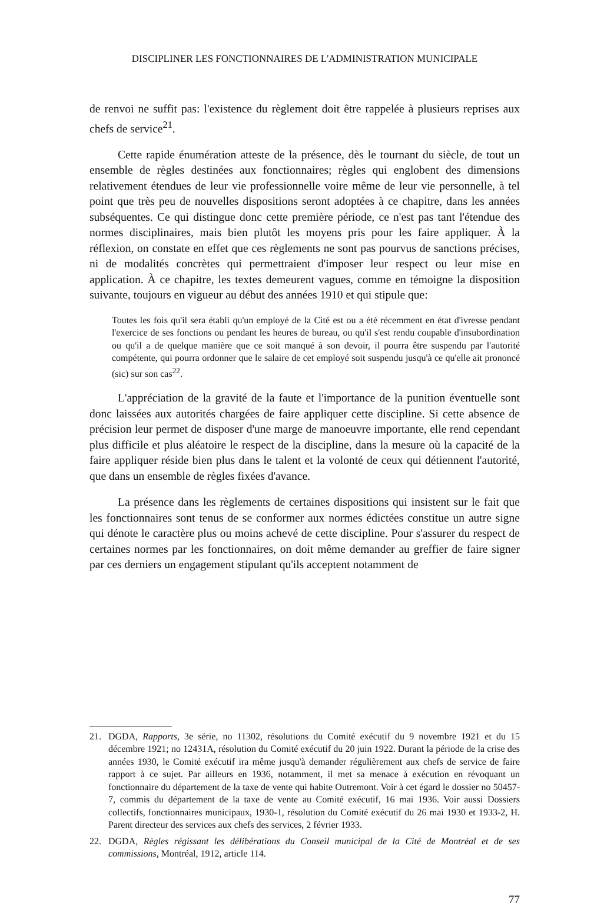DISCIPLINER LES FONCTIONNAIRES DE L'ADMINISTRATION MUNICIPALE
de renvoi ne suffit pas: l'existence du règlement doit être rappelée à plusieurs reprises aux chefs de service<sup>21</sup>.
Cette rapide énumération atteste de la présence, dès le tournant du siècle, de tout un ensemble de règles destinées aux fonctionnaires; règles qui englobent des dimensions relativement étendues de leur vie professionnelle voire même de leur vie personnelle, à tel point que très peu de nouvelles dispositions seront adoptées à ce chapitre, dans les années subséquentes. Ce qui distingue donc cette première période, ce n'est pas tant l'étendue des normes disciplinaires, mais bien plutôt les moyens pris pour les faire appliquer. À la réflexion, on constate en effet que ces règlements ne sont pas pourvus de sanctions précises, ni de modalités concrètes qui permettraient d'imposer leur respect ou leur mise en application. À ce chapitre, les textes demeurent vagues, comme en témoigne la disposition suivante, toujours en vigueur au début des années 1910 et qui stipule que:
Toutes les fois qu'il sera établi qu'un employé de la Cité est ou a été récemment en état d'ivresse pendant l'exercice de ses fonctions ou pendant les heures de bureau, ou qu'il s'est rendu coupable d'insubordination ou qu'il a de quelque manière que ce soit manqué à son devoir, il pourra être suspendu par l'autorité compétente, qui pourra ordonner que le salaire de cet employé soit suspendu jusqu'à ce qu'elle ait prononcé (sic) sur son cas<sup>22</sup>.
L'appréciation de la gravité de la faute et l'importance de la punition éventuelle sont donc laissées aux autorités chargées de faire appliquer cette discipline. Si cette absence de précision leur permet de disposer d'une marge de manoeuvre importante, elle rend cependant plus difficile et plus aléatoire le respect de la discipline, dans la mesure où la capacité de la faire appliquer réside bien plus dans le talent et la volonté de ceux qui détiennent l'autorité, que dans un ensemble de règles fixées d'avance.
La présence dans les règlements de certaines dispositions qui insistent sur le fait que les fonctionnaires sont tenus de se conformer aux normes édictées constitue un autre signe qui dénote le caractère plus ou moins achevé de cette discipline. Pour s'assurer du respect de certaines normes par les fonctionnaires, on doit même demander au greffier de faire signer par ces derniers un engagement stipulant qu'ils acceptent notamment de
21. DGDA, Rapports, 3e série, no 11302, résolutions du Comité exécutif du 9 novembre 1921 et du 15 décembre 1921; no 12431A, résolution du Comité exécutif du 20 juin 1922. Durant la période de la crise des années 1930, le Comité exécutif ira même jusqu'à demander régulièrement aux chefs de service de faire rapport à ce sujet. Par ailleurs en 1936, notamment, il met sa menace à exécution en révoquant un fonctionnaire du département de la taxe de vente qui habite Outremont. Voir à cet égard le dossier no 50457-7, commis du département de la taxe de vente au Comité exécutif, 16 mai 1936. Voir aussi Dossiers collectifs, fonctionnaires municipaux, 1930-1, résolution du Comité exécutif du 26 mai 1930 et 1933-2, H. Parent directeur des services aux chefs des services, 2 février 1933.
22. DGDA, Règles régissant les délibérations du Conseil municipal de la Cité de Montréal et de ses commissions, Montréal, 1912, article 114.
77